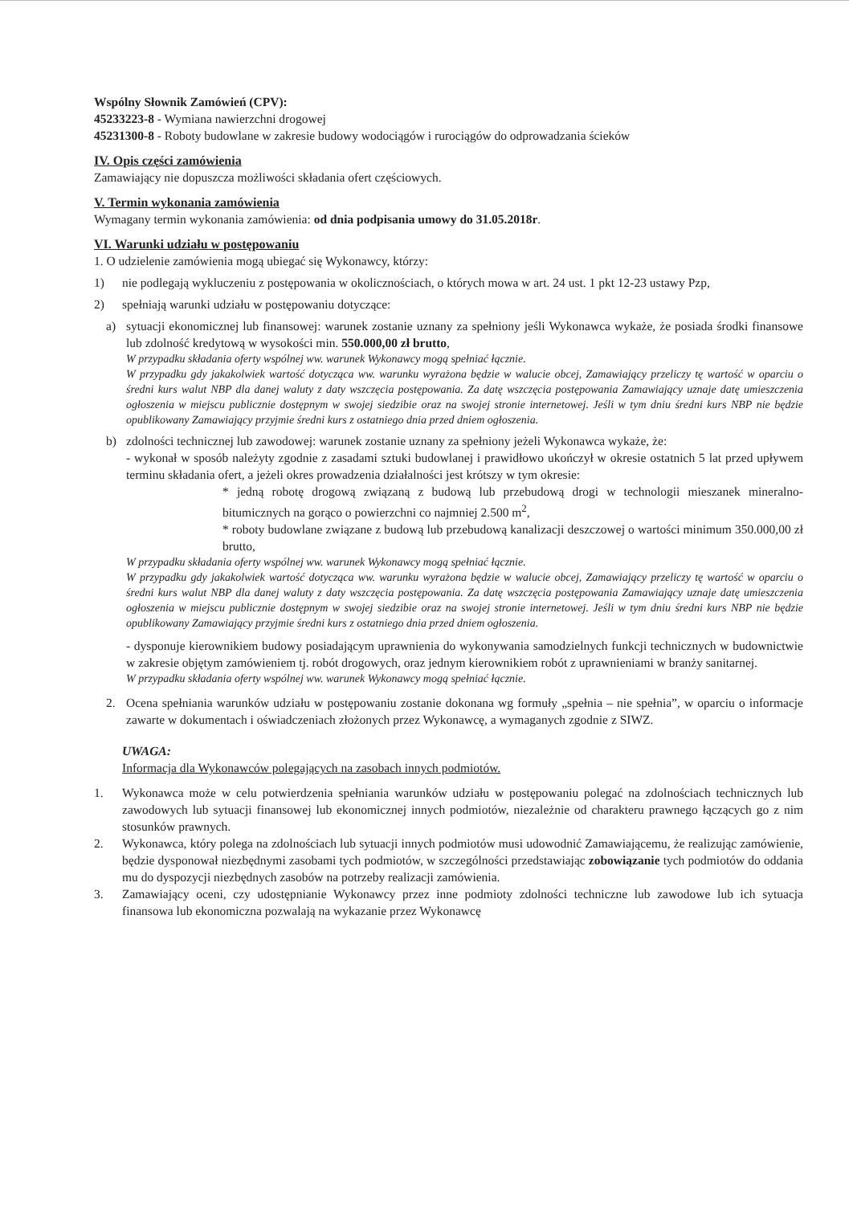Wspólny Słownik Zamówień (CPV):
45233223-8 - Wymiana nawierzchni drogowej
45231300-8 - Roboty budowlane w zakresie budowy wodociągów i rurociągów do odprowadzania ścieków
IV. Opis części zamówienia
Zamawiający nie dopuszcza możliwości składania ofert częściowych.
V. Termin wykonania zamówienia
Wymagany termin wykonania zamówienia: od dnia podpisania umowy do 31.05.2018r.
VI. Warunki udziału w postępowaniu
1. O udzielenie zamówienia mogą ubiegać się Wykonawcy, którzy:
1) nie podlegają wykluczeniu z postępowania w okolicznościach, o których mowa w art. 24 ust. 1 pkt 12-23 ustawy Pzp,
2) spełniają warunki udziału w postępowaniu dotyczące:
a) sytuacji ekonomicznej lub finansowej: warunek zostanie uznany za spełniony jeśli Wykonawca wykaże, że posiada środki finansowe lub zdolność kredytową w wysokości min. 550.000,00 zł brutto,
W przypadku składania oferty wspólnej ww. warunek Wykonawcy mogą spełniać łącznie.
W przypadku gdy jakakolwiek wartość dotycząca ww. warunku wyrażona będzie w walucie obcej, Zamawiający przeliczy tę wartość w oparciu o średni kurs walut NBP dla danej waluty z daty wszczęcia postępowania. Za datę wszczęcia postępowania Zamawiający uznaje datę umieszczenia ogłoszenia w miejscu publicznie dostępnym w swojej siedzibie oraz na swojej stronie internetowej. Jeśli w tym dniu średni kurs NBP nie będzie opublikowany Zamawiający przyjmie średni kurs z ostatniego dnia przed dniem ogłoszenia.
b) zdolności technicznej lub zawodowej: warunek zostanie uznany za spełniony jeżeli Wykonawca wykaże, że:
- wykonał w sposób należyty zgodnie z zasadami sztuki budowlanej i prawidłowo ukończył w okresie ostatnich 5 lat przed upływem terminu składania ofert, a jeżeli okres prowadzenia działalności jest krótszy w tym okresie:
* jedną robotę drogową związaną z budową lub przebudową drogi w technologii mieszanek mineralno-bitumicznych na gorąco o powierzchni co najmniej 2.500 m<sup>2</sup>,
* roboty budowlane związane z budową lub przebudową kanalizacji deszczowej o wartości minimum 350.000,00 zł brutto,
W przypadku składania oferty wspólnej ww. warunek Wykonawcy mogą spełniać łącznie.
W przypadku gdy jakakolwiek wartość dotycząca ww. warunku wyrażona będzie w walucie obcej, Zamawiający przeliczy tę wartość w oparciu o średni kurs walut NBP dla danej waluty z daty wszczęcia postępowania. Za datę wszczęcia postępowania Zamawiający uznaje datę umieszczenia ogłoszenia w miejscu publicznie dostępnym w swojej siedzibie oraz na swojej stronie internetowej. Jeśli w tym dniu średni kurs NBP nie będzie opublikowany Zamawiający przyjmie średni kurs z ostatniego dnia przed dniem ogłoszenia.
- dysponuje kierownikiem budowy posiadającym uprawnienia do wykonywania samodzielnych funkcji technicznych w budownictwie w zakresie objętym zamówieniem tj. robót drogowych, oraz jednym kierownikiem robót z uprawnieniami w branży sanitarnej.
W przypadku składania oferty wspólnej ww. warunek Wykonawcy mogą spełniać łącznie.
2. Ocena spełniania warunków udziału w postępowaniu zostanie dokonana wg formuły „spełnia – nie spełnia”, w oparciu o informacje zawarte w dokumentach i oświadczeniach złożonych przez Wykonawcę, a wymaganych zgodnie z SIWZ.
UWAGA:
Informacja dla Wykonawców polegających na zasobach innych podmiotów.
1. Wykonawca może w celu potwierdzenia spełniania warunków udziału w postępowaniu polegać na zdolnościach technicznych lub zawodowych lub sytuacji finansowej lub ekonomicznej innych podmiotów, niezależnie od charakteru prawnego łączących go z nim stosunków prawnych.
2. Wykonawca, który polega na zdolnościach lub sytuacji innych podmiotów musi udowodnić Zamawiającemu, że realizując zamówienie, będzie dysponował niezbędnymi zasobami tych podmiotów, w szczególności przedstawiając zobowiązanie tych podmiotów do oddania mu do dyspozycji niezbędnych zasobów na potrzeby realizacji zamówienia.
3. Zamawiający oceni, czy udostępnianie Wykonawcy przez inne podmioty zdolności techniczne lub zawodowe lub ich sytuacja finansowa lub ekonomiczna pozwalają na wykazanie przez Wykonawcę